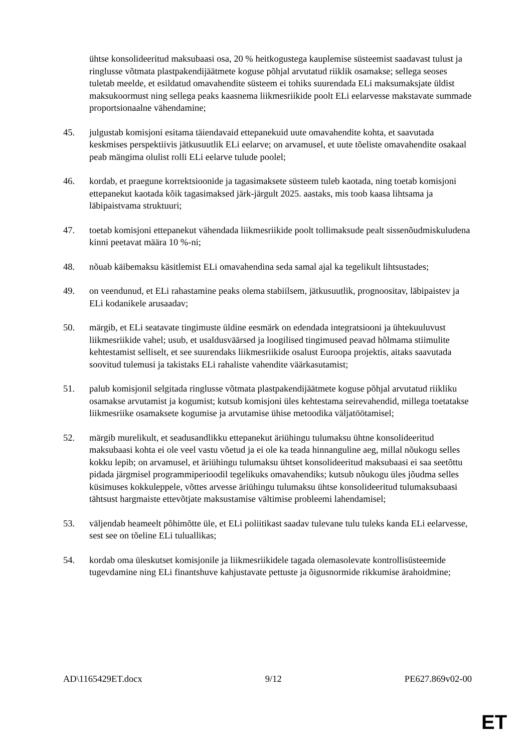ühtse konsolideeritud maksubaasi osa, 20 % heitkogustega kauplemise süsteemist saadavast tulust ja ringlusse võtmata plastpakendijäätmete koguse põhjal arvutatud riiklik osamakse; sellega seoses tuletab meelde, et esildatud omavahendite süsteem ei tohiks suurendada ELi maksumaksjate üldist maksukoormust ning sellega peaks kaasnema liikmesriikide poolt ELi eelarvesse makstavate summade proportsionaalne vähendamine;
45. julgustab komisjoni esitama täiendavaid ettepanekuid uute omavahendite kohta, et saavutada keskmises perspektiivis jätkusuutlik ELi eelarve; on arvamusel, et uute tõeliste omavahendite osakaal peab mängima olulist rolli ELi eelarve tulude poolel;
46. kordab, et praegune korrektsioonide ja tagasimaksete süsteem tuleb kaotada, ning toetab komisjoni ettepanekut kaotada kõik tagasimaksed järk-järgult 2025. aastaks, mis toob kaasa lihtsama ja läbipaistvama struktuuri;
47. toetab komisjoni ettepanekut vähendada liikmesriikide poolt tollimaksude pealt sissenõudmiskuludena kinni peetavat määra 10 %-ni;
48. nõuab käibemaksu käsitlemist ELi omavahendina seda samal ajal ka tegelikult lihtsustades;
49. on veendunud, et ELi rahastamine peaks olema stabiilsem, jätkusuutlik, prognoositav, läbipaistev ja ELi kodanikele arusaadav;
50. märgib, et ELi seatavate tingimuste üldine eesmärk on edendada integratsiooni ja ühtekuuluvust liikmesriikide vahel; usub, et usaldusväärsed ja loogilised tingimused peavad hõlmama stiimulite kehtestamist selliselt, et see suurendaks liikmesriikide osalust Euroopa projektis, aitaks saavutada soovitud tulemusi ja takistaks ELi rahaliste vahendite väärkasutamist;
51. palub komisjonil selgitada ringlusse võtmata plastpakendijäätmete koguse põhjal arvutatud riikliku osamakse arvutamist ja kogumist; kutsub komisjoni üles kehtestama seirevahendid, millega toetatakse liikmesriike osamaksete kogumise ja arvutamise ühise metoodika väljatöötamisel;
52. märgib murelikult, et seadusandlikku ettepanekut äriühingu tulumaksu ühtne konsolideeritud maksubaasi kohta ei ole veel vastu võetud ja ei ole ka teada hinnanguline aeg, millal nõukogu selles kokku lepib; on arvamusel, et äriühingu tulumaksu ühtset konsolideeritud maksubaasi ei saa seetõttu pidada järgmisel programmiperioodil tegelikuks omavahendiks; kutsub nõukogu üles jõudma selles küsimuses kokkuleppele, võttes arvesse äriühingu tulumaksu ühtse konsolideeritud tulumaksubaasi tähtsust hargmaiste ettevõtjate maksustamise vältimise probleemi lahendamisel;
53. väljendab heameelt põhimõtte üle, et ELi poliitikast saadav tulevane tulu tuleks kanda ELi eelarvesse, sest see on tõeline ELi tuluallikas;
54. kordab oma üleskutset komisjonile ja liikmesriikidele tagada olemasolevate kontrollisüsteemide tugevdamine ning ELi finantshuve kahjustavate pettuste ja õigusnormide rikkumise ärahoidmine;
AD\1165429ET.docx 9/12 PE627.869v02-00
ET